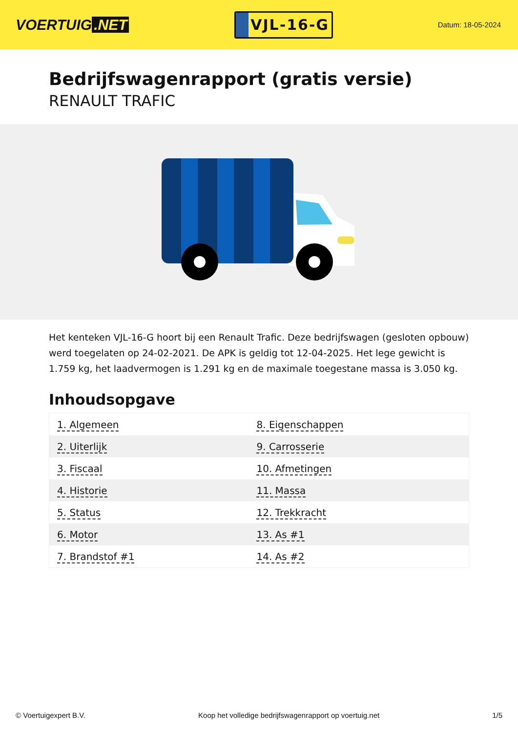VOERTUIG.NET
VJL-16-G
Datum: 18-05-2024
Bedrijfswagenrapport (gratis versie)
RENAULT TRAFIC
Het kenteken VJL-16-G hoort bij een Renault Trafic. Deze bedrijfswagen (gesloten opbouw) werd toegelaten op 24-02-2021. De APK is geldig tot 12-04-2025. Het lege gewicht is 1.759 kg, het laadvermogen is 1.291 kg en de maximale toegestane massa is 3.050 kg.
Inhoudsopgave
| 1. Algemeen | 8. Eigenschappen |
| 2. Uiterlijk | 9. Carrosserie |
| 3. Fiscaal | 10. Afmetingen |
| 4. Historie | 11. Massa |
| 5. Status | 12. Trekkracht |
| 6. Motor | 13. As #1 |
| 7. Brandstof #1 | 14. As #2 |
© Voertuigexpert B.V. Koop het volledige bedrijfswagenrapport op voertuig.net 1/5